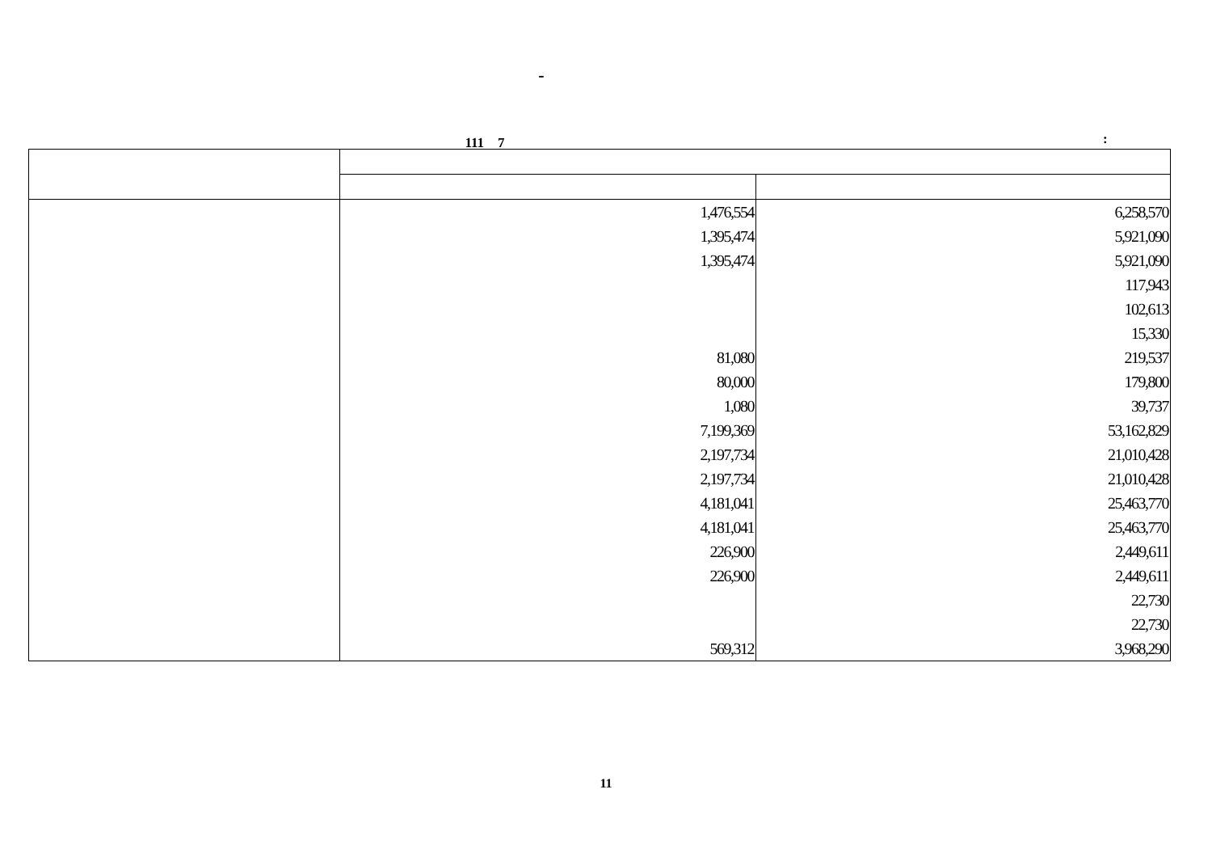-
111　7 :
| | 1,476,554 | 6,258,570 |
| | 1,395,474 | 5,921,090 |
| | 1,395,474 | 5,921,090 |
| | | 117,943 |
| | | 102,613 |
| | | 15,330 |
| | 81,080 | 219,537 |
| | 80,000 | 179,800 |
| | 1,080 | 39,737 |
| | 7,199,369 | 53,162,829 |
| | 2,197,734 | 21,010,428 |
| | 2,197,734 | 21,010,428 |
| | 4,181,041 | 25,463,770 |
| | 4,181,041 | 25,463,770 |
| | 226,900 | 2,449,611 |
| | 226,900 | 2,449,611 |
| | | 22,730 |
| | | 22,730 |
| | 569,312 | 3,968,290 |
11